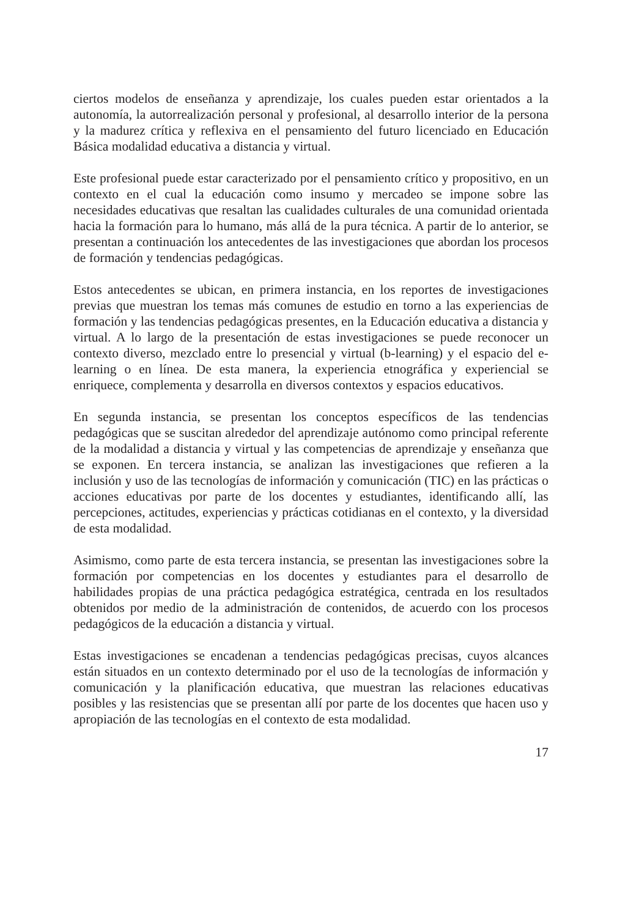ciertos modelos de enseñanza y aprendizaje, los cuales pueden estar orientados a la autonomía, la autorrealización personal y profesional, al desarrollo interior de la persona y la madurez crítica y reflexiva en el pensamiento del futuro licenciado en Educación Básica modalidad educativa a distancia y virtual.
Este profesional puede estar caracterizado por el pensamiento crítico y propositivo, en un contexto en el cual la educación como insumo y mercadeo se impone sobre las necesidades educativas que resaltan las cualidades culturales de una comunidad orientada hacia la formación para lo humano, más allá de la pura técnica. A partir de lo anterior, se presentan a continuación los antecedentes de las investigaciones que abordan los procesos de formación y tendencias pedagógicas.
Estos antecedentes se ubican, en primera instancia, en los reportes de investigaciones previas que muestran los temas más comunes de estudio en torno a las experiencias de formación y las tendencias pedagógicas presentes, en la Educación educativa a distancia y virtual. A lo largo de la presentación de estas investigaciones se puede reconocer un contexto diverso, mezclado entre lo presencial y virtual (b-learning) y el espacio del e-learning o en línea. De esta manera, la experiencia etnográfica y experiencial se enriquece, complementa y desarrolla en diversos contextos y espacios educativos.
En segunda instancia, se presentan los conceptos específicos de las tendencias pedagógicas que se suscitan alrededor del aprendizaje autónomo como principal referente de la modalidad a distancia y virtual y las competencias de aprendizaje y enseñanza que se exponen. En tercera instancia, se analizan las investigaciones que refieren a la inclusión y uso de las tecnologías de información y comunicación (TIC) en las prácticas o acciones educativas por parte de los docentes y estudiantes, identificando allí, las percepciones, actitudes, experiencias y prácticas cotidianas en el contexto, y la diversidad de esta modalidad.
Asimismo, como parte de esta tercera instancia, se presentan las investigaciones sobre la formación por competencias en los docentes y estudiantes para el desarrollo de habilidades propias de una práctica pedagógica estratégica, centrada en los resultados obtenidos por medio de la administración de contenidos, de acuerdo con los procesos pedagógicos de la educación a distancia y virtual.
Estas investigaciones se encadenan a tendencias pedagógicas precisas, cuyos alcances están situados en un contexto determinado por el uso de la tecnologías de información y comunicación y la planificación educativa, que muestran las relaciones educativas posibles y las resistencias que se presentan allí por parte de los docentes que hacen uso y apropiación de las tecnologías en el contexto de esta modalidad.
17